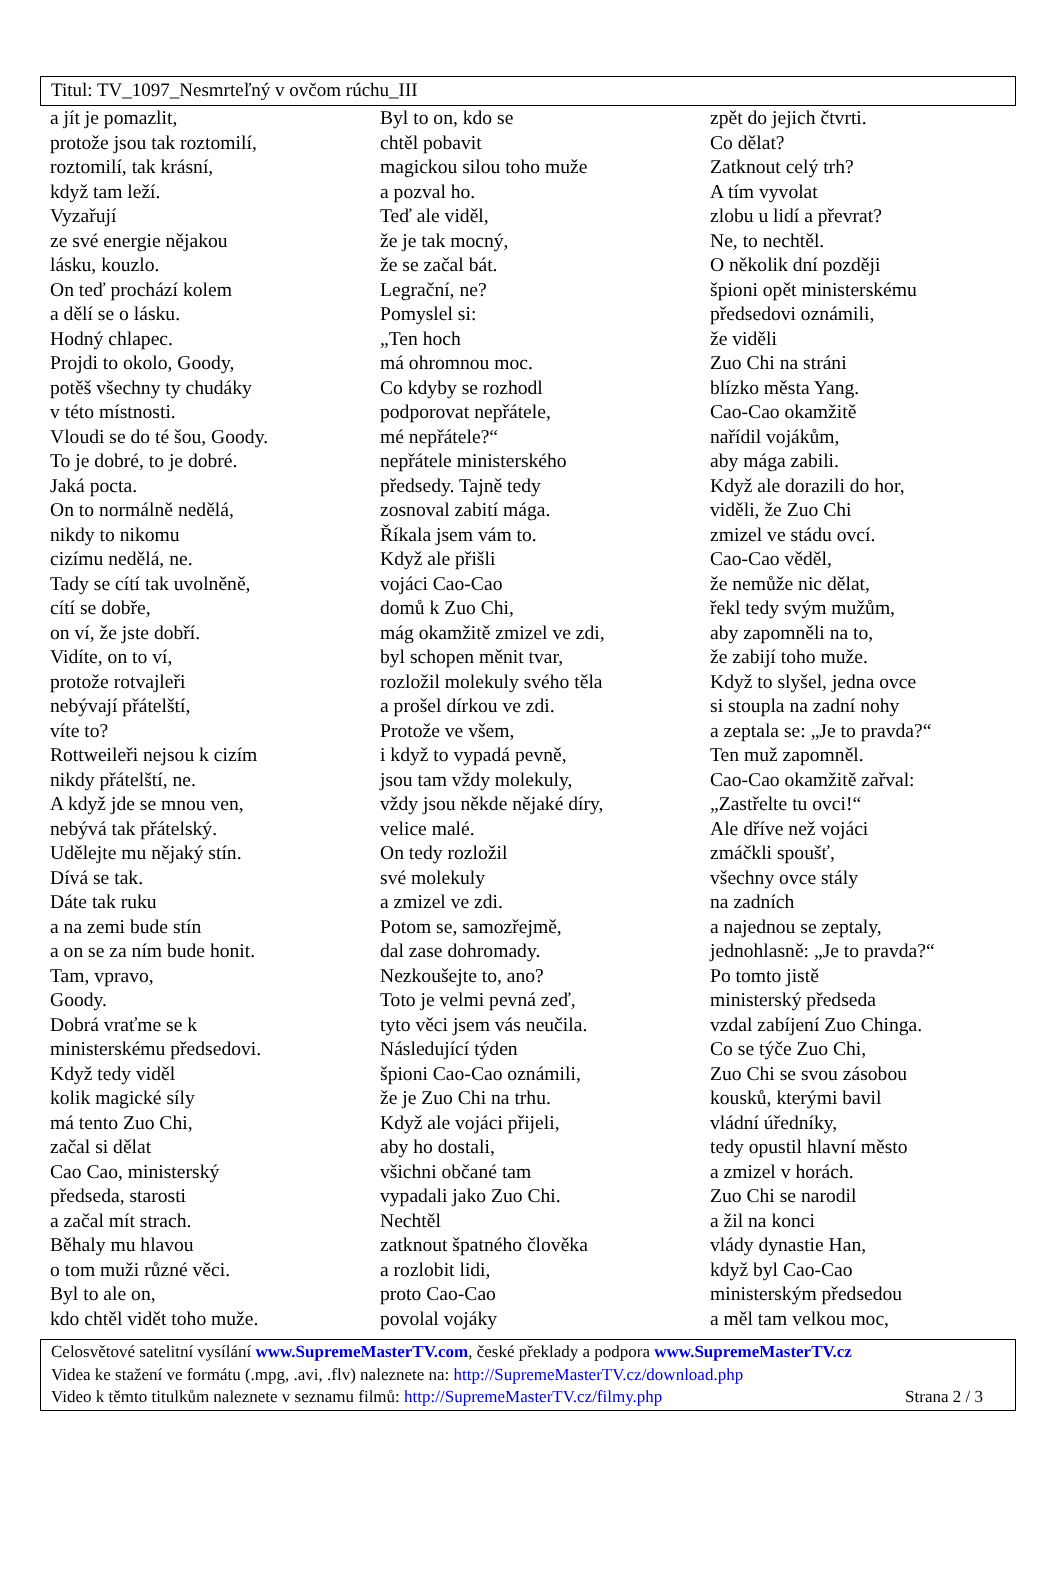Titul: TV_1097_Nesmrteľný v ovčom rúchu_III
a jít je pomazlit,
protože jsou tak roztomilí,
roztomilí, tak krásní,
když tam leží.
Vyzařují
ze své energie nějakou
lásku, kouzlo.
On teď prochází kolem
a dělí se o lásku.
Hodný chlapec.
Projdi to okolo, Goody,
potěš všechny ty chudáky
v této místnosti.
Vloudi se do té šou, Goody.
To je dobré, to je dobré.
Jaká pocta.
On to normálně nedělá,
nikdy to nikomu
cizímu nedělá, ne.
Tady se cítí tak uvolněně,
cítí se dobře,
on ví, že jste dobří.
Vidíte, on to ví,
protože rotvajleři
nebývají přátelští,
víte to?
Rottweileři nejsou k cizím
nikdy přátelští, ne.
A když jde se mnou ven,
nebývá tak přátelský.
Udělejte mu nějaký stín.
Dívá se tak.
Dáte tak ruku
a na zemi bude stín
a on se za ním bude honit.
Tam, vpravo,
Goody.
Dobrá vraťme se k
ministerskému předsedovi.
Když tedy viděl
kolik magické síly
má tento Zuo Chi,
začal si dělat
Cao Cao, ministerský
předseda, starosti
a začal mít strach.
Běhaly mu hlavou
o tom muži různé věci.
Byl to ale on,
kdo chtěl vidět toho muže.
Byl to on, kdo se
chtěl pobavit
magickou silou toho muže
a pozval ho.
Teď ale viděl,
že je tak mocný,
že se začal bát.
Legrační, ne?
Pomyslel si:
„Ten hoch
má ohromnou moc.
Co kdyby se rozhodl
podporovat nepřátele,
mé nepřátele?“
nepřátele ministerského
předsedy. Tajně tedy
zosnoval zabití mága.
Říkala jsem vám to.
Když ale přišli
vojáci Cao-Cao
domů k Zuo Chi,
mág okamžitě zmizel ve zdi,
byl schopen měnit tvar,
rozložil molekuly svého těla
a prošel dírkou ve zdi.
Protože ve všem,
i když to vypadá pevně,
jsou tam vždy molekuly,
vždy jsou někde nějaké díry,
velice malé.
On tedy rozložil
své molekuly
a zmizel ve zdi.
Potom se, samozřejmě,
dal zase dohromady.
Nezkoušejte to, ano?
Toto je velmi pevná zeď,
tyto věci jsem vás neučila.
Následující týden
špioni Cao-Cao oznámili,
že je Zuo Chi na trhu.
Když ale vojáci přijeli,
aby ho dostali,
všichni občané tam
vypadali jako Zuo Chi.
Nechtěl
zatknout špatného člověka
a rozlobit lidi,
proto Cao-Cao
povolal vojáky
zpět do jejich čtvrti.
Co dělat?
Zatknout celý trh?
A tím vyvolat
zlobu u lidí a převrat?
Ne, to nechtěl.
O několik dní později
špioni opět ministerskému
předsedovi oznámili,
že viděli
Zuo Chi na stráni
blízko města Yang.
Cao-Cao okamžitě
nařídil vojákům,
aby mága zabili.
Když ale dorazili do hor,
viděli, že Zuo Chi
zmizel ve stádu ovcí.
Cao-Cao věděl,
že nemůže nic dělat,
řekl tedy svým mužům,
aby zapomněli na to,
že zabijí toho muže.
Když to slyšel, jedna ovce
si stoupla na zadní nohy
a zeptala se: „Je to pravda?“
Ten muž zapomněl.
Cao-Cao okamžitě zařval:
„Zastřelte tu ovci!“
Ale dříve než vojáci
zmáčkli spoušť,
všechny ovce stály
na zadních
a najednou se zeptaly,
jednohlasně: „Je to pravda?“
Po tomto jistě
ministerský předseda
vzdal zabíjení Zuo Chinga.
Co se týče Zuo Chi,
Zuo Chi se svou zásobou
kousků, kterými bavil
vládní úředníky,
tedy opustil hlavní město
a zmizel v horách.
Zuo Chi se narodil
a žil na konci
vlády dynastie Han,
když byl Cao-Cao
ministerským předsedou
a měl tam velkou moc,
Celosvětové satelitní vysílání www.SupremeMasterTV.com, české překlady a podpora www.SupremeMasterTV.cz
Videa ke stažení ve formátu (.mpg, .avi, .flv) naleznete na: http://SupremeMasterTV.cz/download.php
Video k těmto titulkům naleznete v seznamu filmů: http://SupremeMasterTV.cz/filmy.php Strana 2 / 3